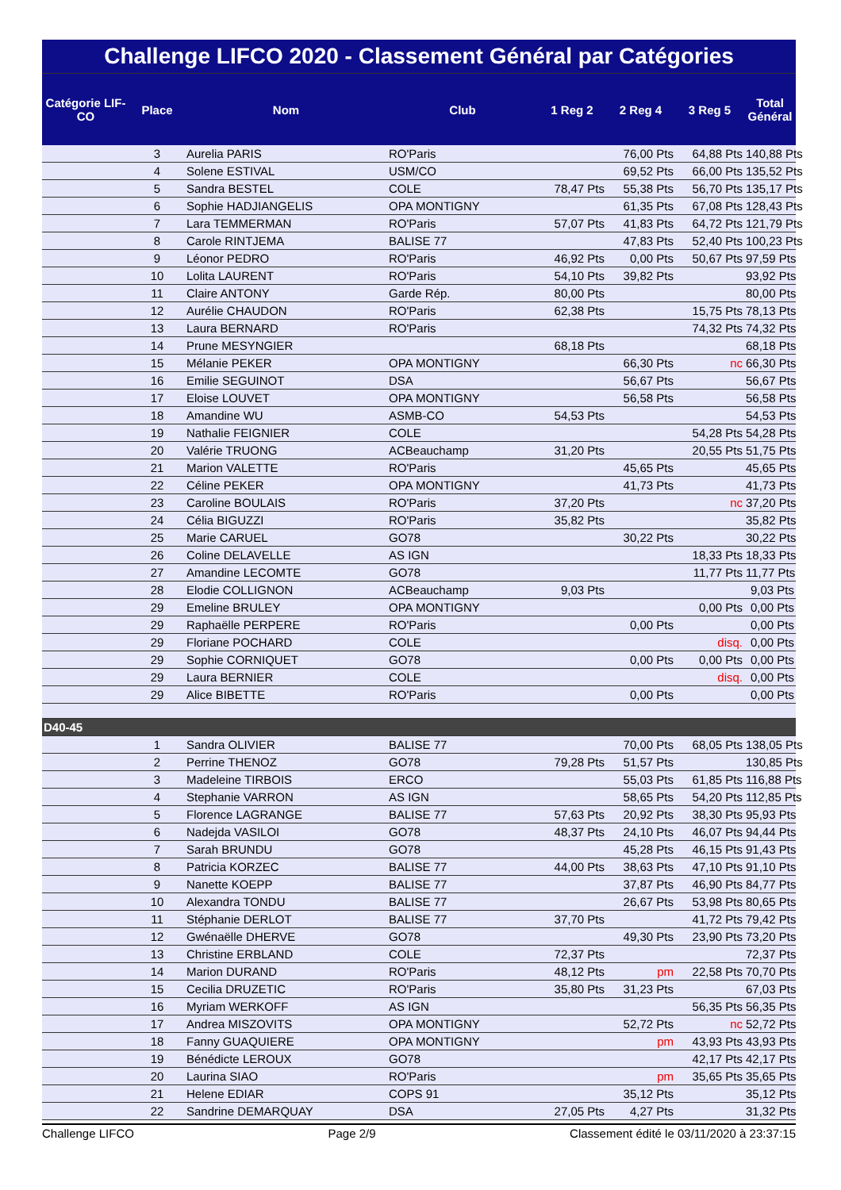| Challenge LIFCO 2020 - Classement Général par Catégories | | | | | | | |
| Catégorie LIF-CO | Place | Nom | Club | 1 Reg 2 | 2 Reg 4 | 3 Reg 5 | Total Général |
| | 3 | Aurelia PARIS | RO'Paris | | 76,00 Pts | 64,88 Pts | 140,88 Pts |
| | 4 | Solene ESTIVAL | USM/CO | | 69,52 Pts | 66,00 Pts | 135,52 Pts |
| | 5 | Sandra BESTEL | COLE | 78,47 Pts | 55,38 Pts | 56,70 Pts | 135,17 Pts |
| | 6 | Sophie HADJIANGELIS | OPA MONTIGNY | | 61,35 Pts | 67,08 Pts | 128,43 Pts |
| | 7 | Lara TEMMERMAN | RO'Paris | 57,07 Pts | 41,83 Pts | 64,72 Pts | 121,79 Pts |
| | 8 | Carole RINTJEMA | BALISE 77 | | 47,83 Pts | 52,40 Pts | 100,23 Pts |
| | 9 | Léonor PEDRO | RO'Paris | 46,92 Pts | 0,00 Pts | 50,67 Pts | 97,59 Pts |
| | 10 | Lolita LAURENT | RO'Paris | 54,10 Pts | 39,82 Pts | | 93,92 Pts |
| | 11 | Claire ANTONY | Garde Rép. | 80,00 Pts | | | 80,00 Pts |
| | 12 | Aurélie CHAUDON | RO'Paris | 62,38 Pts | | 15,75 Pts | 78,13 Pts |
| | 13 | Laura BERNARD | RO'Paris | | | 74,32 Pts | 74,32 Pts |
| | 14 | Prune MESYNGIER | | 68,18 Pts | | | 68,18 Pts |
| | 15 | Mélanie PEKER | OPA MONTIGNY | | 66,30 Pts | nc | 66,30 Pts |
| | 16 | Emilie SEGUINOT | DSA | | 56,67 Pts | | 56,67 Pts |
| | 17 | Eloise LOUVET | OPA MONTIGNY | | 56,58 Pts | | 56,58 Pts |
| | 18 | Amandine WU | ASMB-CO | 54,53 Pts | | | 54,53 Pts |
| | 19 | Nathalie FEIGNIER | COLE | | | 54,28 Pts | 54,28 Pts |
| | 20 | Valérie TRUONG | ACBeauchamp | 31,20 Pts | | 20,55 Pts | 51,75 Pts |
| | 21 | Marion VALETTE | RO'Paris | | 45,65 Pts | | 45,65 Pts |
| | 22 | Céline PEKER | OPA MONTIGNY | | 41,73 Pts | | 41,73 Pts |
| | 23 | Caroline BOULAIS | RO'Paris | 37,20 Pts | | nc | 37,20 Pts |
| | 24 | Célia BIGUZZI | RO'Paris | 35,82 Pts | | | 35,82 Pts |
| | 25 | Marie CARUEL | GO78 | | 30,22 Pts | | 30,22 Pts |
| | 26 | Coline DELAVELLE | AS IGN | | | 18,33 Pts | 18,33 Pts |
| | 27 | Amandine LECOMTE | GO78 | | | 11,77 Pts | 11,77 Pts |
| | 28 | Elodie COLLIGNON | ACBeauchamp | 9,03 Pts | | | 9,03 Pts |
| | 29 | Emeline BRULEY | OPA MONTIGNY | | | 0,00 Pts | 0,00 Pts |
| | 29 | Raphaëlle PERPERE | RO'Paris | | 0,00 Pts | | 0,00 Pts |
| | 29 | Floriane POCHARD | COLE | | | disq. | 0,00 Pts |
| | 29 | Sophie CORNIQUET | GO78 | | 0,00 Pts | 0,00 Pts | 0,00 Pts |
| | 29 | Laura BERNIER | COLE | | | disq. | 0,00 Pts |
| | 29 | Alice BIBETTE | RO'Paris | | 0,00 Pts | | 0,00 Pts |
| D40-45 | | | | | | | |
| | 1 | Sandra OLIVIER | BALISE 77 | | 70,00 Pts | 68,05 Pts | 138,05 Pts |
| | 2 | Perrine THENOZ | GO78 | 79,28 Pts | 51,57 Pts | | 130,85 Pts |
| | 3 | Madeleine TIRBOIS | ERCO | | 55,03 Pts | 61,85 Pts | 116,88 Pts |
| | 4 | Stephanie VARRON | AS IGN | | 58,65 Pts | 54,20 Pts | 112,85 Pts |
| | 5 | Florence LAGRANGE | BALISE 77 | 57,63 Pts | 20,92 Pts | 38,30 Pts | 95,93 Pts |
| | 6 | Nadejda VASILOI | GO78 | 48,37 Pts | 24,10 Pts | 46,07 Pts | 94,44 Pts |
| | 7 | Sarah BRUNDU | GO78 | | 45,28 Pts | 46,15 Pts | 91,43 Pts |
| | 8 | Patricia KORZEC | BALISE 77 | 44,00 Pts | 38,63 Pts | 47,10 Pts | 91,10 Pts |
| | 9 | Nanette KOEPP | BALISE 77 | | 37,87 Pts | 46,90 Pts | 84,77 Pts |
| | 10 | Alexandra TONDU | BALISE 77 | | 26,67 Pts | 53,98 Pts | 80,65 Pts |
| | 11 | Stéphanie DERLOT | BALISE 77 | 37,70 Pts | | 41,72 Pts | 79,42 Pts |
| | 12 | Gwénaëlle DHERVE | GO78 | | 49,30 Pts | 23,90 Pts | 73,20 Pts |
| | 13 | Christine ERBLAND | COLE | 72,37 Pts | | | 72,37 Pts |
| | 14 | Marion DURAND | RO'Paris | 48,12 Pts | pm | 22,58 Pts | 70,70 Pts |
| | 15 | Cecilia DRUZETIC | RO'Paris | 35,80 Pts | 31,23 Pts | | 67,03 Pts |
| | 16 | Myriam WERKOFF | AS IGN | | | 56,35 Pts | 56,35 Pts |
| | 17 | Andrea MISZOVITS | OPA MONTIGNY | | 52,72 Pts | nc | 52,72 Pts |
| | 18 | Fanny GUAQUIERE | OPA MONTIGNY | | pm | 43,93 Pts | 43,93 Pts |
| | 19 | Bénédicte LEROUX | GO78 | | | 42,17 Pts | 42,17 Pts |
| | 20 | Laurina SIAO | RO'Paris | | pm | 35,65 Pts | 35,65 Pts |
| | 21 | Helene EDIAR | COPS 91 | | 35,12 Pts | | 35,12 Pts |
| | 22 | Sandrine DEMARQUAY | DSA | 27,05 Pts | 4,27 Pts | | 31,32 Pts |
Challenge LIFCO Page 2/9 Classement édité le 03/11/2020 à 23:37:15